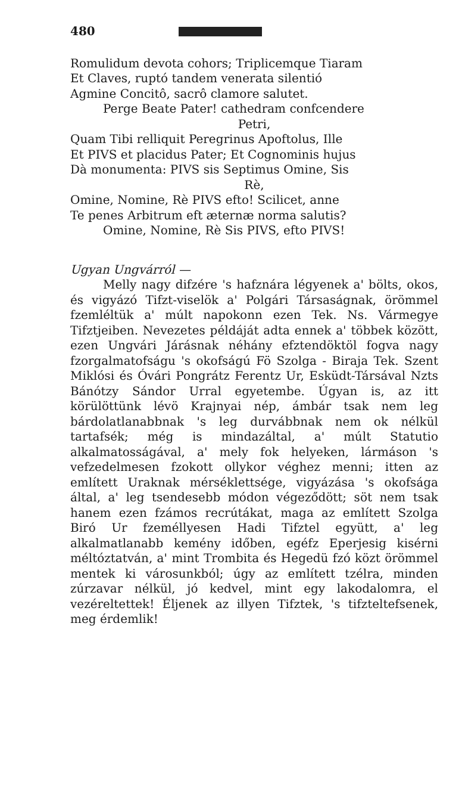480
Romulidum devota cohors; Triplicemque Tiaram
Et Claves, ruptó tandem venerata silentió
Agmine Concitô, sacrô clamore salutet.
Perge Beate Pater! cathedram confcendere
Petri,
Quam Tibi relliquit Peregrinus Apoftolus, Ille
Et PIVS et placidus Pater; Et Cognominis hujus
Dà monumenta: PIVS sis Septimus Omine, Sis
Rè,
Omine, Nomine, Rè PIVS efto! Scilicet, anne
Te penes Arbitrum eft æternæ norma salutis?
Omine, Nomine, Rè Sis PIVS, efto PIVS!
Ugyan Ungvárról —
Melly nagy difzére 's hafznára légyenek a' bölts, okos, és vigyázó Tifzt-viselök a' Polgári Társaságnak, örömmel fzemléltük a' múlt napokonn ezen Tek. Ns. Vármegye Tifztjeiben. Nevezetes példáját adta ennek a' többek között, ezen Ungvári Járásnak néhány efztendöktöl fogva nagy fzorgalmatofságu 's okofságú Fö Szolga - Biraja Tek. Szent Miklósi és Óvári Pongrátz Ferentz Ur, Esküdt-Társával Nzts Bánótzy Sándor Urral egyetembe. Úgyan is, az itt körülöttünk lévö Krajnyai nép, ámbár tsak nem leg bárdolatlanabbnak 's leg durvábbnak nem ok nélkül tartafsék; még is mindazáltal, a' múlt Statutio alkalmatosságával, a' mely fok helyeken, lármáson 's vefzedelmesen fzokott ollykor véghez menni; itten az említett Uraknak mérséklettsége, vigyázása 's okofsága által, a' leg tsendesebb módon végeződött; söt nem tsak hanem ezen fzámos recrútákat, maga az említett Szolga Biró Ur fzeméllyesen Hadi Tifztel együtt, a' leg alkalmatlanabb kemény időben, egéfz Eperjesig kisérni méltóztatván, a' mint Trombita és Hegedü fzó közt örömmel mentek ki városunkból; úgy az említett tzélra, minden zúrzavar nélkül, jó kedvel, mint egy lakodalomra, el vezéreltettek! Éljenek az illyen Tifztek, 's tifzteltefsenek, meg érdemlik!